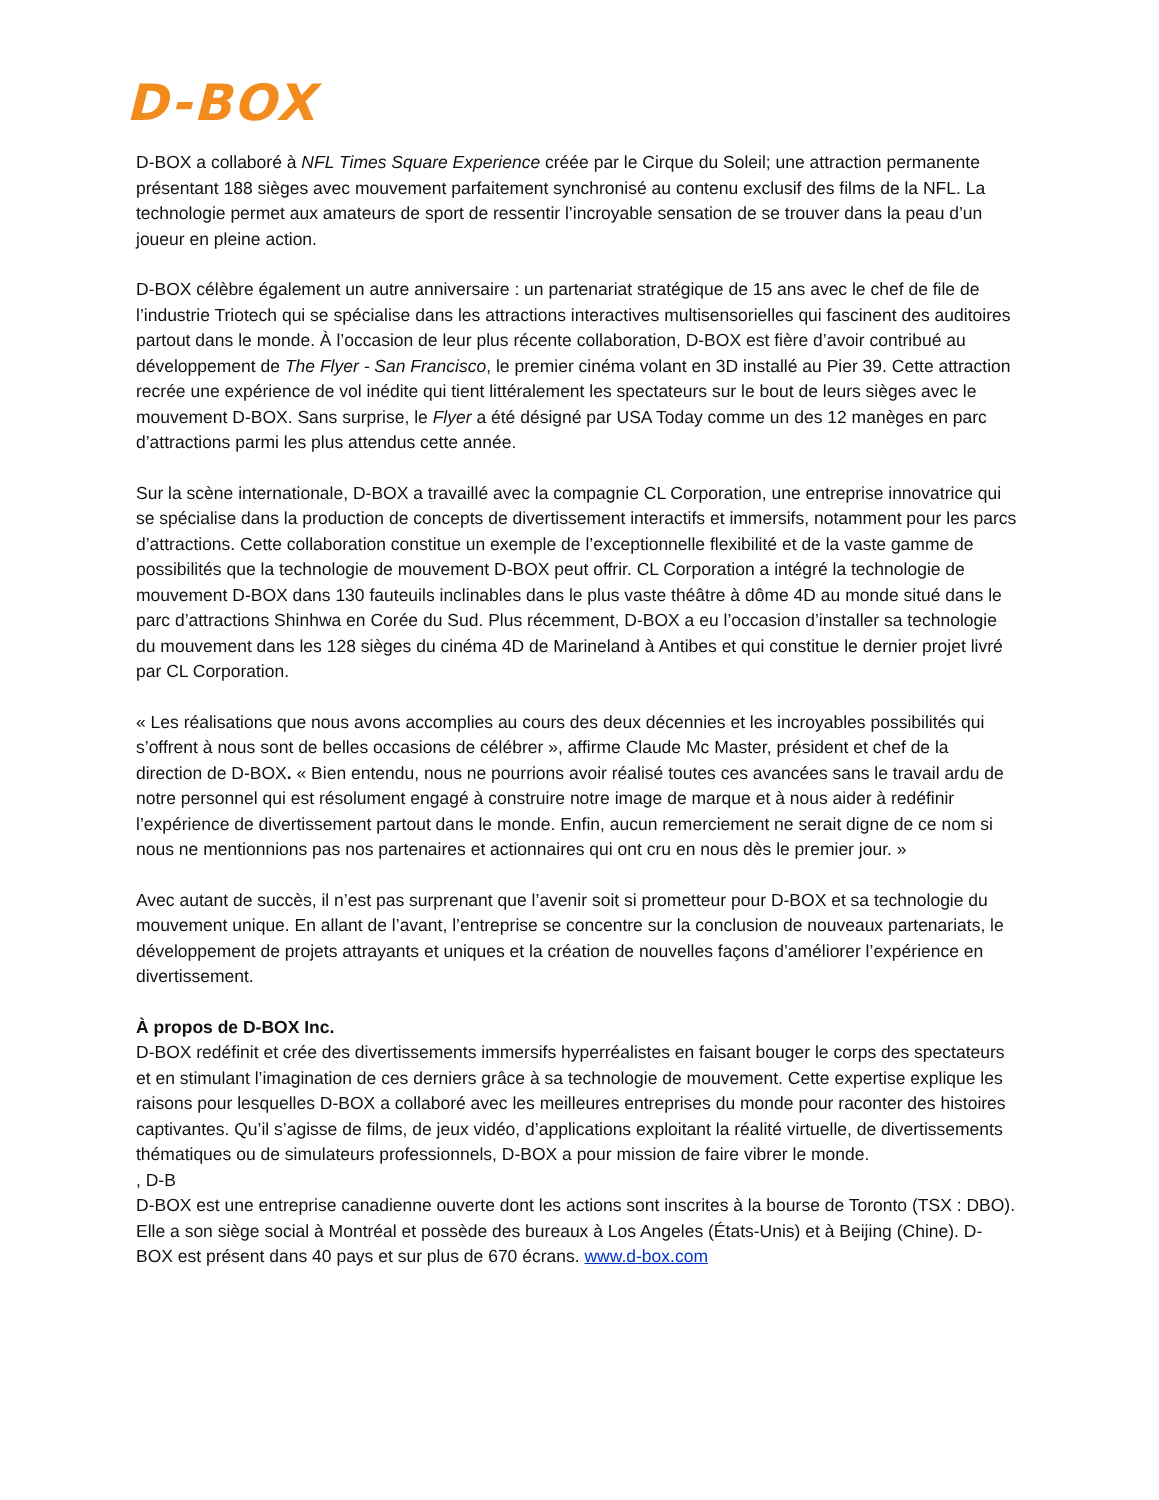D-BOX
D-BOX a collaboré à NFL Times Square Experience créée par le Cirque du Soleil; une attraction permanente présentant 188 sièges avec mouvement parfaitement synchronisé au contenu exclusif des films de la NFL. La technologie permet aux amateurs de sport de ressentir l’incroyable sensation de se trouver dans la peau d’un joueur en pleine action.
D-BOX célèbre également un autre anniversaire : un partenariat stratégique de 15 ans avec le chef de file de l’industrie Triotech qui se spécialise dans les attractions interactives multisensorielles qui fascinent des auditoires partout dans le monde. À l’occasion de leur plus récente collaboration, D-BOX est fière d’avoir contribué au développement de The Flyer - San Francisco, le premier cinéma volant en 3D installé au Pier 39. Cette attraction recrée une expérience de vol inédite qui tient littéralement les spectateurs sur le bout de leurs sièges avec le mouvement D-BOX. Sans surprise, le Flyer a été désigné par USA Today comme un des 12 manèges en parc d’attractions parmi les plus attendus cette année.
Sur la scène internationale, D-BOX a travaillé avec la compagnie CL Corporation, une entreprise innovatrice qui se spécialise dans la production de concepts de divertissement interactifs et immersifs, notamment pour les parcs d’attractions. Cette collaboration constitue un exemple de l’exceptionnelle flexibilité et de la vaste gamme de possibilités que la technologie de mouvement D-BOX peut offrir. CL Corporation a intégré la technologie de mouvement D-BOX dans 130 fauteuils inclinables dans le plus vaste théâtre à dôme 4D au monde situé dans le parc d’attractions Shinhwa en Corée du Sud. Plus récemment, D-BOX a eu l’occasion d’installer sa technologie du mouvement dans les 128 sièges du cinéma 4D de Marineland à Antibes et qui constitue le dernier projet livré par CL Corporation.
« Les réalisations que nous avons accomplies au cours des deux décennies et les incroyables possibilités qui s’offrent à nous sont de belles occasions de célébrer », affirme Claude Mc Master, président et chef de la direction de D-BOX. « Bien entendu, nous ne pourrions avoir réalisé toutes ces avancées sans le travail ardu de notre personnel qui est résolument engagé à construire notre image de marque et à nous aider à redéfinir l’expérience de divertissement partout dans le monde. Enfin, aucun remerciement ne serait digne de ce nom si nous ne mentionnions pas nos partenaires et actionnaires qui ont cru en nous dès le premier jour. »
Avec autant de succès, il n’est pas surprenant que l’avenir soit si prometteur pour D-BOX et sa technologie du mouvement unique. En allant de l’avant, l’entreprise se concentre sur la conclusion de nouveaux partenariats, le développement de projets attrayants et uniques et la création de nouvelles façons d’améliorer l’expérience en divertissement.
À propos de D-BOX Inc.
D-BOX redéfinit et crée des divertissements immersifs hyperréalistes en faisant bouger le corps des spectateurs et en stimulant l’imagination de ces derniers grâce à sa technologie de mouvement. Cette expertise explique les raisons pour lesquelles D-BOX a collaboré avec les meilleures entreprises du monde pour raconter des histoires captivantes. Qu’il s’agisse de films, de jeux vidéo, d’applications exploitant la réalité virtuelle, de divertissements thématiques ou de simulateurs professionnels, D-BOX a pour mission de faire vibrer le monde.
, D-B
D-BOX est une entreprise canadienne ouverte dont les actions sont inscrites à la bourse de Toronto (TSX : DBO). Elle a son siège social à Montréal et possède des bureaux à Los Angeles (États-Unis) et à Beijing (Chine). D-BOX est présent dans 40 pays et sur plus de 670 écrans. www.d-box.com